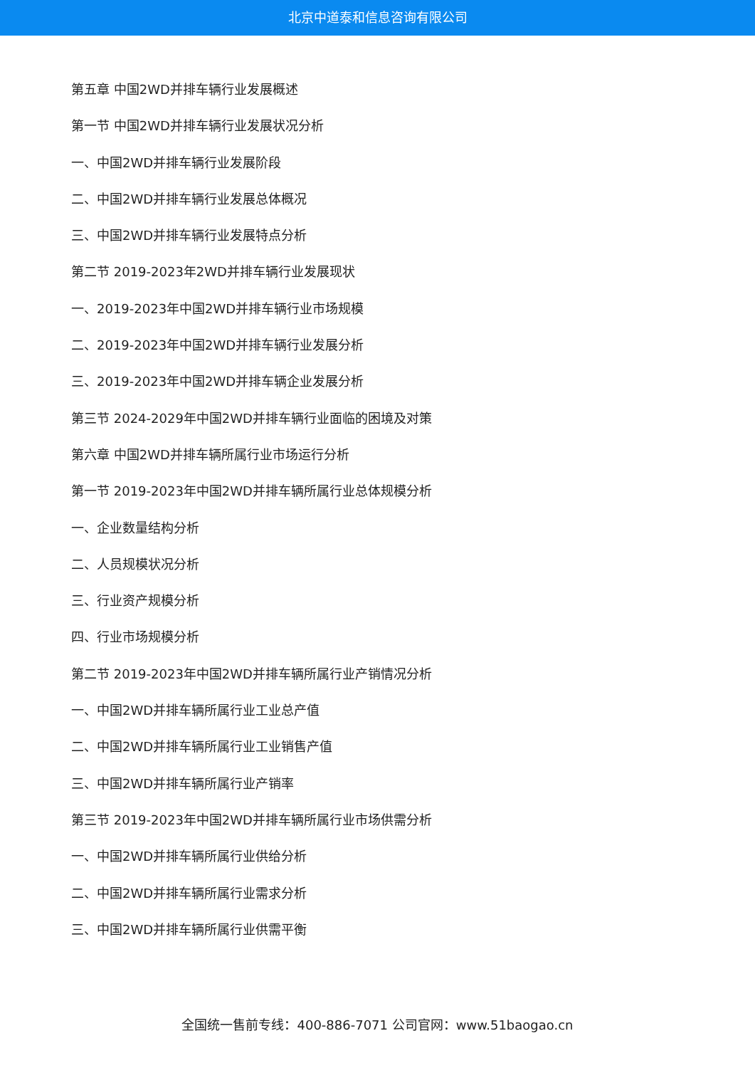北京中道泰和信息咨询有限公司
第五章 中国2WD并排车辆行业发展概述
第一节 中国2WD并排车辆行业发展状况分析
一、中国2WD并排车辆行业发展阶段
二、中国2WD并排车辆行业发展总体概况
三、中国2WD并排车辆行业发展特点分析
第二节 2019-2023年2WD并排车辆行业发展现状
一、2019-2023年中国2WD并排车辆行业市场规模
二、2019-2023年中国2WD并排车辆行业发展分析
三、2019-2023年中国2WD并排车辆企业发展分析
第三节 2024-2029年中国2WD并排车辆行业面临的困境及对策
第六章 中国2WD并排车辆所属行业市场运行分析
第一节 2019-2023年中国2WD并排车辆所属行业总体规模分析
一、企业数量结构分析
二、人员规模状况分析
三、行业资产规模分析
四、行业市场规模分析
第二节 2019-2023年中国2WD并排车辆所属行业产销情况分析
一、中国2WD并排车辆所属行业工业总产值
二、中国2WD并排车辆所属行业工业销售产值
三、中国2WD并排车辆所属行业产销率
第三节 2019-2023年中国2WD并排车辆所属行业市场供需分析
一、中国2WD并排车辆所属行业供给分析
二、中国2WD并排车辆所属行业需求分析
三、中国2WD并排车辆所属行业供需平衡
全国统一售前专线：400-886-7071 公司官网：www.51baogao.cn